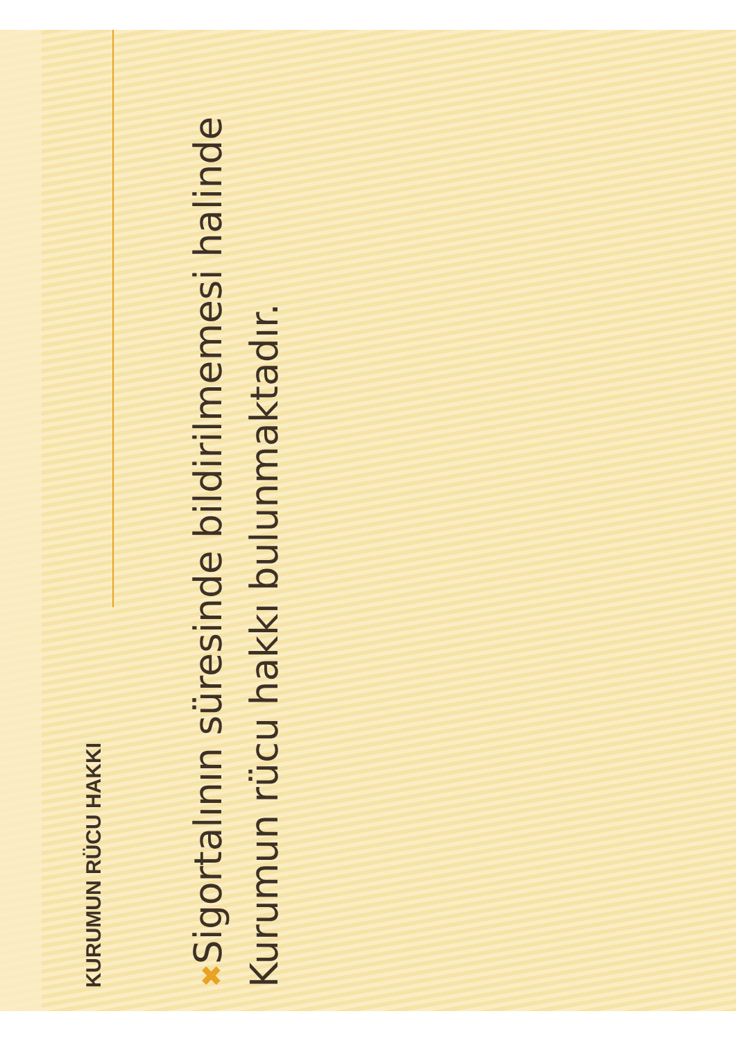KURUMUN RÜCU HAKKI
✖ Sigortalının süresinde bildirilmemesi halinde Kurumun rücu hakkı bulunmaktadır.